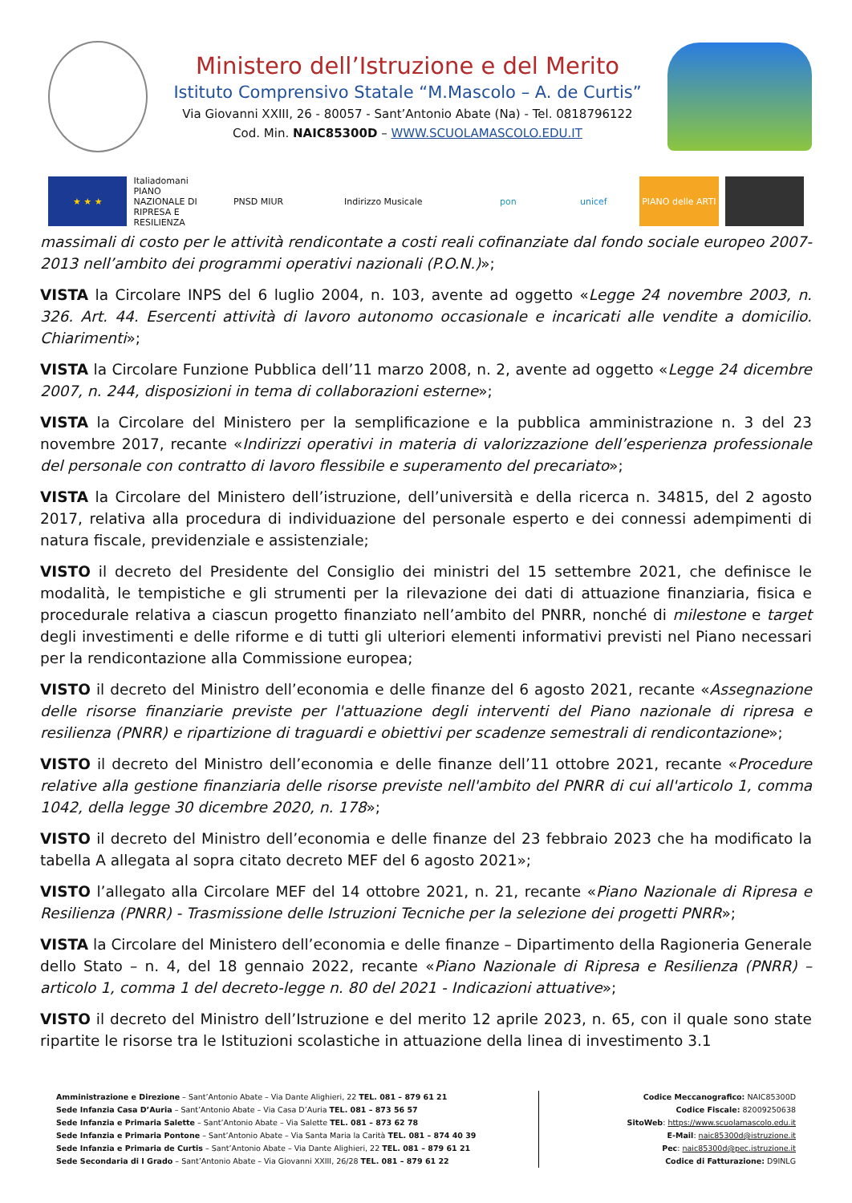Ministero dell’Istruzione e del Merito
Istituto Comprensivo Statale “M.Mascolo – A. de Curtis”
Via Giovanni XXIII, 26 - 80057 - Sant’Antonio Abate (Na) - Tel. 0818796122
Cod. Min. NAIC85300D – WWW.SCUOLAMASCOLO.EDU.IT
★ ★ ★
Italiadomani
PIANO NAZIONALE DI RIPRESA E RESILIENZA
PNSD MIUR
Indirizzo Musicale
pon
unicef
PIANO delle ARTI
massimali di costo per le attività rendicontate a costi reali cofinanziate dal fondo sociale europeo 2007-2013 nell’ambito dei programmi operativi nazionali (P.O.N.)»;
VISTA la Circolare INPS del 6 luglio 2004, n. 103, avente ad oggetto «Legge 24 novembre 2003, n. 326. Art. 44. Esercenti attività di lavoro autonomo occasionale e incaricati alle vendite a domicilio. Chiarimenti»;
VISTA la Circolare Funzione Pubblica dell’11 marzo 2008, n. 2, avente ad oggetto «Legge 24 dicembre 2007, n. 244, disposizioni in tema di collaborazioni esterne»;
VISTA la Circolare del Ministero per la semplificazione e la pubblica amministrazione n. 3 del 23 novembre 2017, recante «Indirizzi operativi in materia di valorizzazione dell’esperienza professionale del personale con contratto di lavoro flessibile e superamento del precariato»;
VISTA la Circolare del Ministero dell’istruzione, dell’università e della ricerca n. 34815, del 2 agosto 2017, relativa alla procedura di individuazione del personale esperto e dei connessi adempimenti di natura fiscale, previdenziale e assistenziale;
VISTO il decreto del Presidente del Consiglio dei ministri del 15 settembre 2021, che definisce le modalità, le tempistiche e gli strumenti per la rilevazione dei dati di attuazione finanziaria, fisica e procedurale relativa a ciascun progetto finanziato nell’ambito del PNRR, nonché di milestone e target degli investimenti e delle riforme e di tutti gli ulteriori elementi informativi previsti nel Piano necessari per la rendicontazione alla Commissione europea;
VISTO il decreto del Ministro dell’economia e delle finanze del 6 agosto 2021, recante «Assegnazione delle risorse finanziarie previste per l'attuazione degli interventi del Piano nazionale di ripresa e resilienza (PNRR) e ripartizione di traguardi e obiettivi per scadenze semestrali di rendicontazione»;
VISTO il decreto del Ministro dell’economia e delle finanze dell’11 ottobre 2021, recante «Procedure relative alla gestione finanziaria delle risorse previste nell'ambito del PNRR di cui all'articolo 1, comma 1042, della legge 30 dicembre 2020, n. 178»;
VISTO il decreto del Ministro dell’economia e delle finanze del 23 febbraio 2023 che ha modificato la tabella A allegata al sopra citato decreto MEF del 6 agosto 2021»;
VISTO l’allegato alla Circolare MEF del 14 ottobre 2021, n. 21, recante «Piano Nazionale di Ripresa e Resilienza (PNRR) - Trasmissione delle Istruzioni Tecniche per la selezione dei progetti PNRR»;
VISTA la Circolare del Ministero dell’economia e delle finanze – Dipartimento della Ragioneria Generale dello Stato – n. 4, del 18 gennaio 2022, recante «Piano Nazionale di Ripresa e Resilienza (PNRR) – articolo 1, comma 1 del decreto-legge n. 80 del 2021 - Indicazioni attuative»;
VISTO il decreto del Ministro dell’Istruzione e del merito 12 aprile 2023, n. 65, con il quale sono state ripartite le risorse tra le Istituzioni scolastiche in attuazione della linea di investimento 3.1
Amministrazione e Direzione – Sant’Antonio Abate – Via Dante Alighieri, 22 TEL. 081 – 879 61 21
Sede Infanzia Casa D’Auria – Sant’Antonio Abate – Via Casa D’Auria TEL. 081 – 873 56 57
Sede Infanzia e Primaria Salette – Sant’Antonio Abate – Via Salette TEL. 081 – 873 62 78
Sede Infanzia e Primaria Pontone – Sant’Antonio Abate – Via Santa Maria la Carità TEL. 081 – 874 40 39
Sede Infanzia e Primaria de Curtis – Sant’Antonio Abate – Via Dante Alighieri, 22 TEL. 081 – 879 61 21
Sede Secondaria di I Grado – Sant’Antonio Abate – Via Giovanni XXIII, 26/28 TEL. 081 – 879 61 22
Codice Meccanografico: NAIC85300D
Codice Fiscale: 82009250638
SitoWeb: https://www.scuolamascolo.edu.it
E-Mail: naic85300d@istruzione.it
Pec: naic85300d@pec.istruzione.it
Codice di Fatturazione: D9INLG